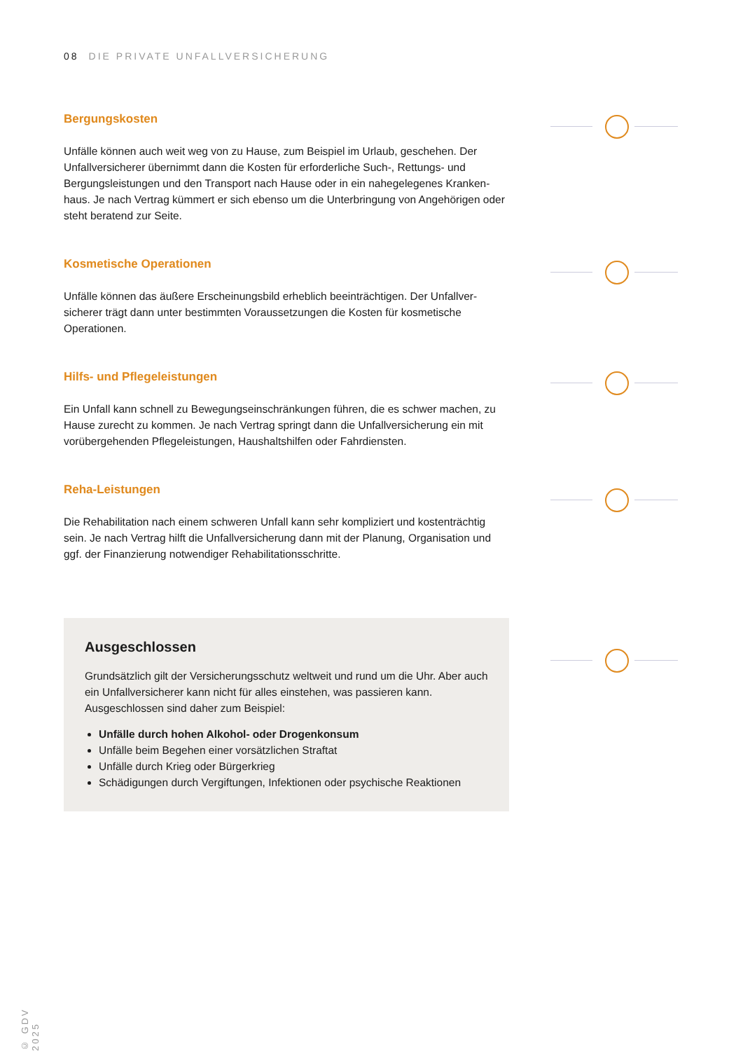08 DIE PRIVATE UNFALLVERSICHERUNG
Bergungskosten
Unfälle können auch weit weg von zu Hause, zum Beispiel im Urlaub, geschehen. Der Unfallversicherer übernimmt dann die Kosten für erforderliche Such-, Rettungs- und Bergungsleistungen und den Transport nach Hause oder in ein nahegelegenes Kranken­haus. Je nach Vertrag kümmert er sich ebenso um die Unterbringung von Angehörigen oder steht beratend zur Seite.
Kosmetische Operationen
Unfälle können das äußere Erscheinungsbild erheblich beeinträchtigen. Der Unfallver­sicherer trägt dann unter bestimmten Voraussetzungen die Kosten für kosmetische Operationen.
Hilfs- und Pflegeleistungen
Ein Unfall kann schnell zu Bewegungseinschränkungen führen, die es schwer machen, zu Hause zurecht zu kommen. Je nach Vertrag springt dann die Unfallversicherung ein mit vorübergehenden Pflegeleistungen, Haushaltshilfen oder Fahrdiensten.
Reha-Leistungen
Die Rehabilitation nach einem schweren Unfall kann sehr kompliziert und kostenträchtig sein. Je nach Vertrag hilft die Unfallversicherung dann mit der Planung, Organisation und ggf. der Finanzierung notwendiger Rehabilitationsschritte.
Ausgeschlossen
Grundsätzlich gilt der Versicherungsschutz weltweit und rund um die Uhr. Aber auch ein Unfallversicherer kann nicht für alles einstehen, was passieren kann. Ausgeschlossen sind daher zum Beispiel:
Unfälle durch hohen Alkohol- oder Drogenkonsum
Unfälle beim Begehen einer vorsätzlichen Straftat
Unfälle durch Krieg oder Bürgerkrieg
Schädigungen durch Vergiftungen, Infektionen oder psychische Reaktionen
© GDV 2025